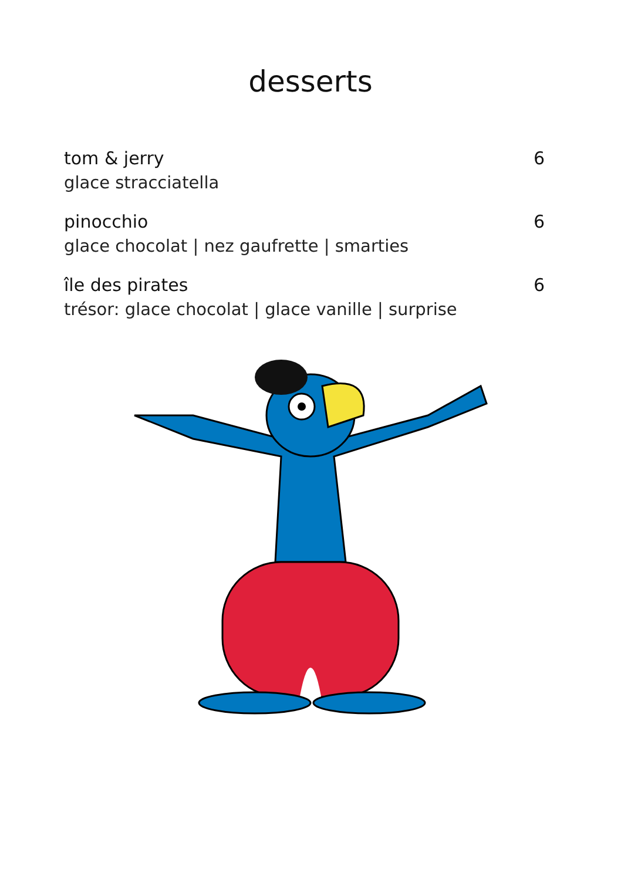desserts
tom & jerry 6
glace stracciatella
pinocchio 6
glace chocolat | nez gaufrette | smarties
île des pirates 6
trésor: glace chocolat | glace vanille | surprise